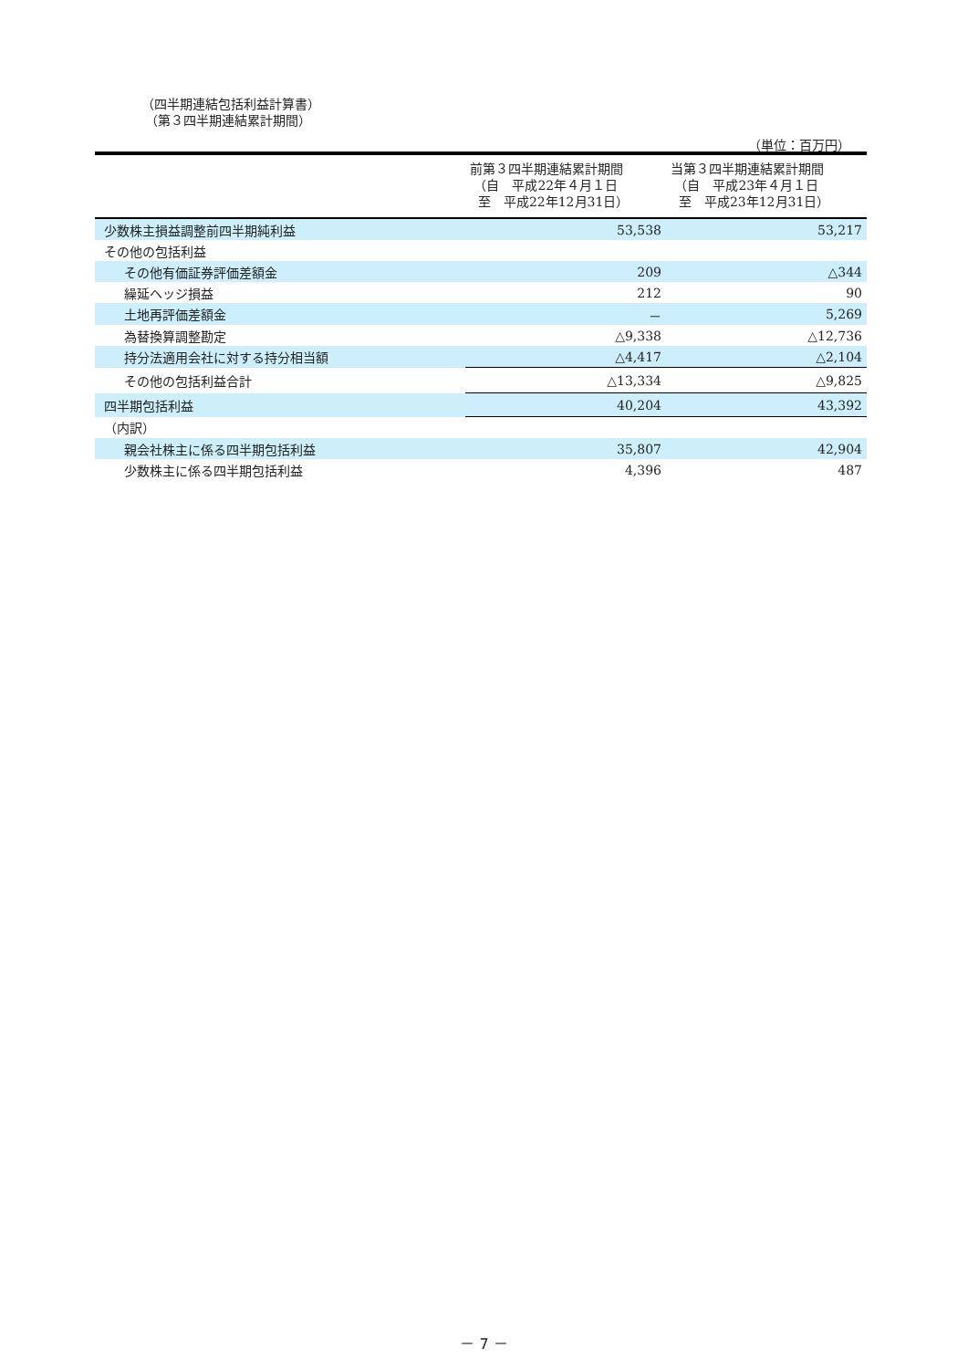（四半期連結包括利益計算書）
（第３四半期連結累計期間）
（単位：百万円）
| | 前第３四半期連結累計期間 （自 平成22年４月１日 至 平成22年12月31日） | 当第３四半期連結累計期間 （自 平成23年４月１日 至 平成23年12月31日） |
| --- | --- | --- |
| 少数株主損益調整前四半期純利益 | 53,538 | 53,217 |
| その他の包括利益 | | |
| その他有価証券評価差額金 | 209 | △344 |
| 繰延ヘッジ損益 | 212 | 90 |
| 土地再評価差額金 | － | 5,269 |
| 為替換算調整勘定 | △9,338 | △12,736 |
| 持分法適用会社に対する持分相当額 | △4,417 | △2,104 |
| その他の包括利益合計 | △13,334 | △9,825 |
| 四半期包括利益 | 40,204 | 43,392 |
| （内訳） | | |
| 親会社株主に係る四半期包括利益 | 35,807 | 42,904 |
| 少数株主に係る四半期包括利益 | 4,396 | 487 |
－ 7 －